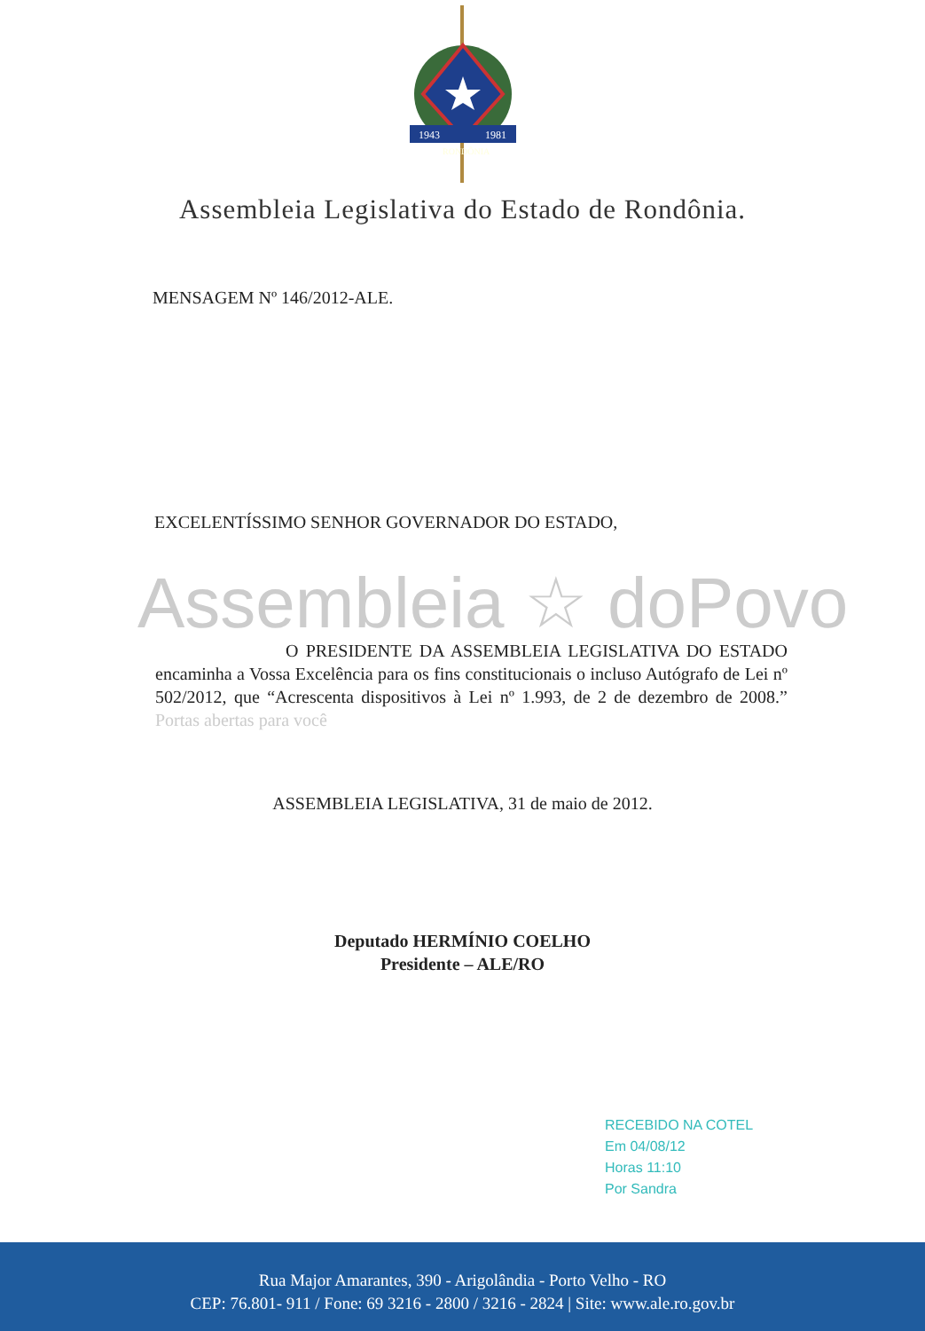1943
1981
RONDÔNIA
Assembleia Legislativa do Estado de Rondônia.
MENSAGEM Nº 146/2012-ALE.
EXCELENTÍSSIMO SENHOR GOVERNADOR DO ESTADO,
Assembleia ☆ doPovo
O PRESIDENTE DA ASSEMBLEIA LEGISLATIVA DO ESTADO encaminha a Vossa Excelência para os fins constitucionais o incluso Autógrafo de Lei nº 502/2012, que “Acrescenta dispositivos à Lei nº 1.993, de 2 de dezembro de 2008.” Portas abertas para você
ASSEMBLEIA LEGISLATIVA, 31 de maio de 2012.
Deputado HERMÍNIO COELHO
Presidente – ALE/RO
RECEBIDO NA COTEL
Em 04/08/12
Horas 11:10
Por Sandra
Rua Major Amarantes, 390 - Arigolândia - Porto Velho - RO
CEP: 76.801- 911 / Fone: 69 3216 - 2800 / 3216 - 2824 | Site: www.ale.ro.gov.br